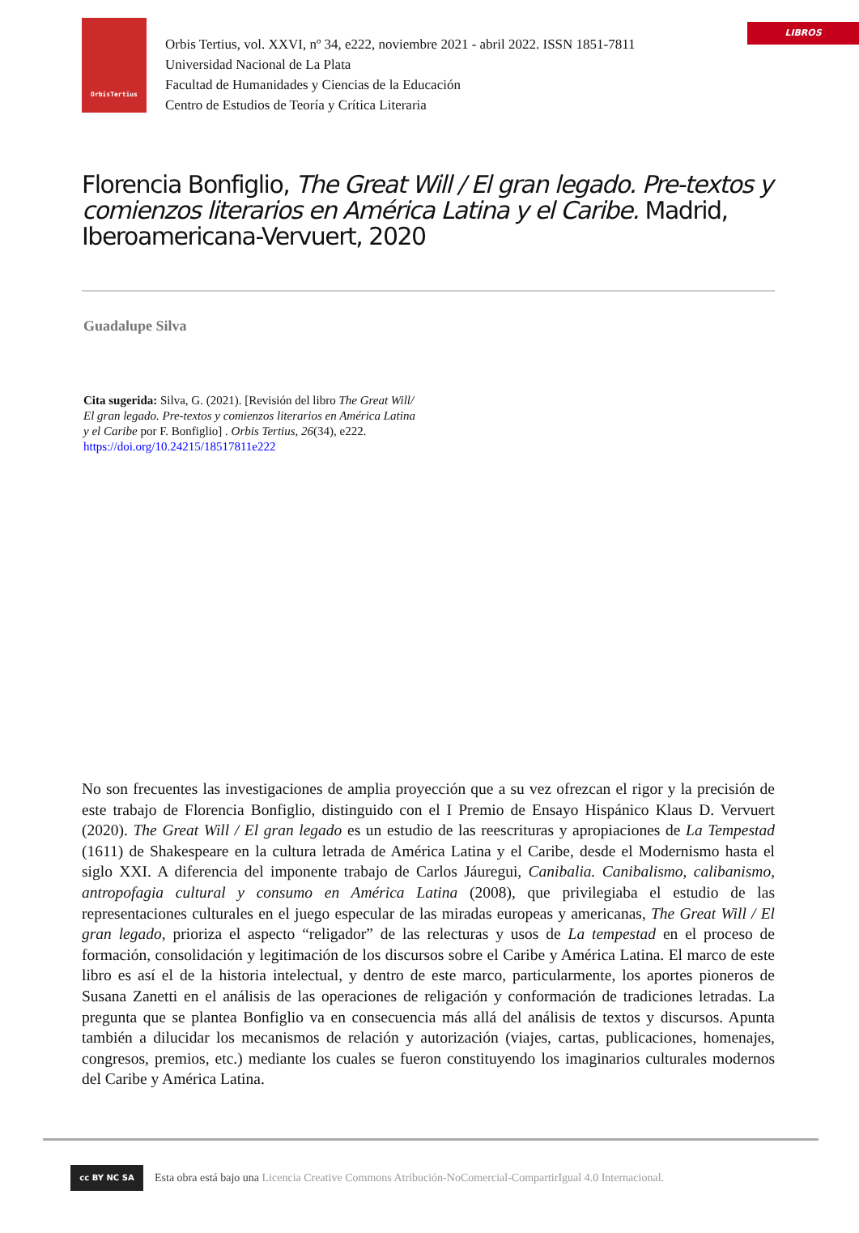LIBROS
OrbisTertius
Orbis Tertius, vol. XXVI, nº 34, e222, noviembre 2021 - abril 2022. ISSN 1851-7811
Universidad Nacional de La Plata
Facultad de Humanidades y Ciencias de la Educación
Centro de Estudios de Teoría y Crítica Literaria
Florencia Bonfiglio, The Great Will / El gran legado. Pre-textos y comienzos literarios en América Latina y el Caribe. Madrid, Iberoamericana-Vervuert, 2020
Guadalupe Silva
Cita sugerida: Silva, G. (2021). [Revisión del libro The Great Will/ El gran legado. Pre-textos y comienzos literarios en América Latina y el Caribe por F. Bonfiglio] . Orbis Tertius, 26(34), e222. https://doi.org/10.24215/18517811e222
No son frecuentes las investigaciones de amplia proyección que a su vez ofrezcan el rigor y la precisión de este trabajo de Florencia Bonfiglio, distinguido con el I Premio de Ensayo Hispánico Klaus D. Vervuert (2020). The Great Will / El gran legado es un estudio de las reescrituras y apropiaciones de La Tempestad (1611) de Shakespeare en la cultura letrada de América Latina y el Caribe, desde el Modernismo hasta el siglo XXI. A diferencia del imponente trabajo de Carlos Jáuregui, Canibalia. Canibalismo, calibanismo, antropofagia cultural y consumo en América Latina (2008), que privilegiaba el estudio de las representaciones culturales en el juego especular de las miradas europeas y americanas, The Great Will / El gran legado, prioriza el aspecto “religador” de las relecturas y usos de La tempestad en el proceso de formación, consolidación y legitimación de los discursos sobre el Caribe y América Latina. El marco de este libro es así el de la historia intelectual, y dentro de este marco, particularmente, los aportes pioneros de Susana Zanetti en el análisis de las operaciones de religación y conformación de tradiciones letradas. La pregunta que se plantea Bonfiglio va en consecuencia más allá del análisis de textos y discursos. Apunta también a dilucidar los mecanismos de relación y autorización (viajes, cartas, publicaciones, homenajes, congresos, premios, etc.) mediante los cuales se fueron constituyendo los imaginarios culturales modernos del Caribe y América Latina.
cc BY NC SA
Esta obra está bajo una Licencia Creative Commons Atribución-NoComercial-CompartirIgual 4.0 Internacional.